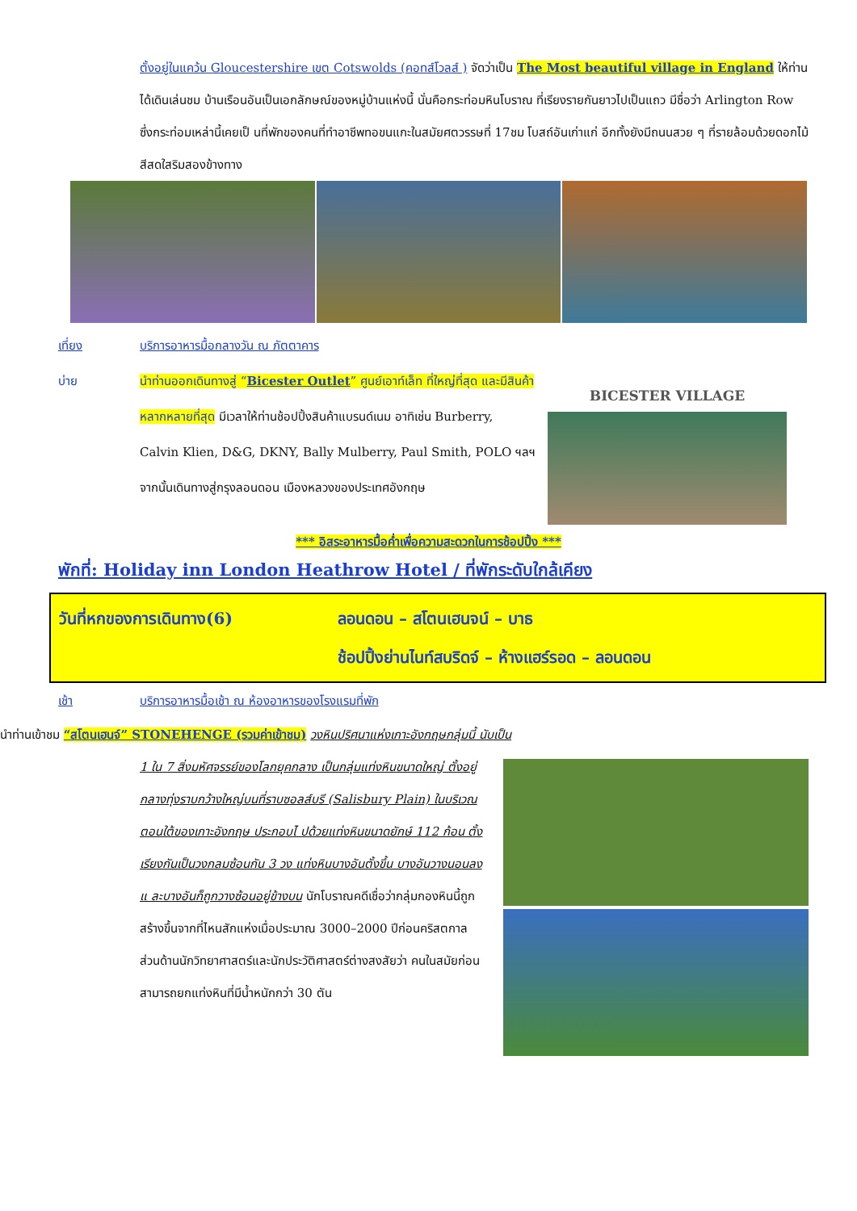ตั้งอยู่ในแคว้น Gloucestershire เขต Cotswolds (คอทส์โวลส์ ) จัดว่าเป็น The Most beautiful village in England ให้ท่านได้เดินเล่นชม บ้านเรือนอันเป็นเอกลักษณ์ของหมู่บ้านแห่งนี้ นั่นคือกระท่อมหินโบราณ ที่เรียงรายกันยาวไปเป็นแถว มีชื่อว่า Arlington Row ซึ่งกระท่อมเหล่านี้เคยเป็ นที่พักของคนที่ทำอาชีพทอขนแกะในสมัยศตวรรษที่ 17ชม โบสถ์อันเก่าแก่ อีกทั้งยังมีถนนสวย ๆ ที่รายล้อมด้วยดอกไม้สีสดใสริมสองข้างทาง
เที่ยง บริการอาหารมื้อกลางวัน ณ ภัตตาคาร
บ่าย นำท่านออกเดินทางสู่ “Bicester Outlet” ศูนย์เอาท์เล็ท ที่ใหญ่ที่สุด และมีสินค้าหลากหลายที่สุด มีเวลาให้ท่านช้อปปิ้งสินค้าแบรนด์เนม อาทิเช่น Burberry, Calvin Klien, D&G, DKNY, Bally Mulberry, Paul Smith, POLO ฯลฯ จากนั้นเดินทางสู่กรุงลอนดอน เมืองหลวงของประเทศอังกฤษ
BICESTER VILLAGE
*** อิสระอาหารมื้อค่ำเพื่อความสะดวกในการช้อปปิ้ง ***
พักที่: Holiday inn London Heathrow Hotel / ที่พักระดับใกล้เคียง
วันที่หกของการเดินทาง(6) ลอนดอน – สโตนเฮนจน์ – บาธ
ช้อปปิ้งย่านไนท์สบริดจ์ – ห้างแฮร์รอด – ลอนดอน
เช้า บริการอาหารมื้อเช้า ณ ห้องอาหารของโรงแรมที่พัก
นำท่านเข้าชม “สโตนเฮนจ์” STONEHENGE (รวมค่าเข้าชม) วงหินปริศนาแห่งเกาะอังกฤษกลุ่มนี้ นับเป็น
1 ใน 7 สิ่งมหัศจรรย์ของโลกยุคกลาง เป็นกลุ่มแท่งหินขนาดใหญ่ ตั้งอยู่กลางทุ่งราบกว้างใหญ่บนที่ราบซอลส์บรี (Salisbury Plain) ในบริเวณตอนใต้ของเกาะอังกฤษ ประกอบไ ปด้วยแท่งหินขนาดยักษ์ 112 ก้อน ตั้งเรียงกันเป็นวงกลมซ้อนกัน 3 วง แท่งหินบางอันตั้งขึ้น บางอันวางนอนลง แ ละบางอันก็ถูกวางซ้อนอยู่ข้างบน นักโบราณคดีเชื่อว่ากลุ่มกองหินนี้ถูกสร้างขึ้นจากที่ไหนสักแห่งเมื่อประมาณ 3000–2000 ปีก่อนคริสตกาล ส่วนด้านนักวิทยาศาสตร์และนักประวัติศาสตร์ต่างสงสัยว่า คนในสมัยก่อนสามารถยกแท่งหินที่มีน้ำหนักกว่า 30 ตัน